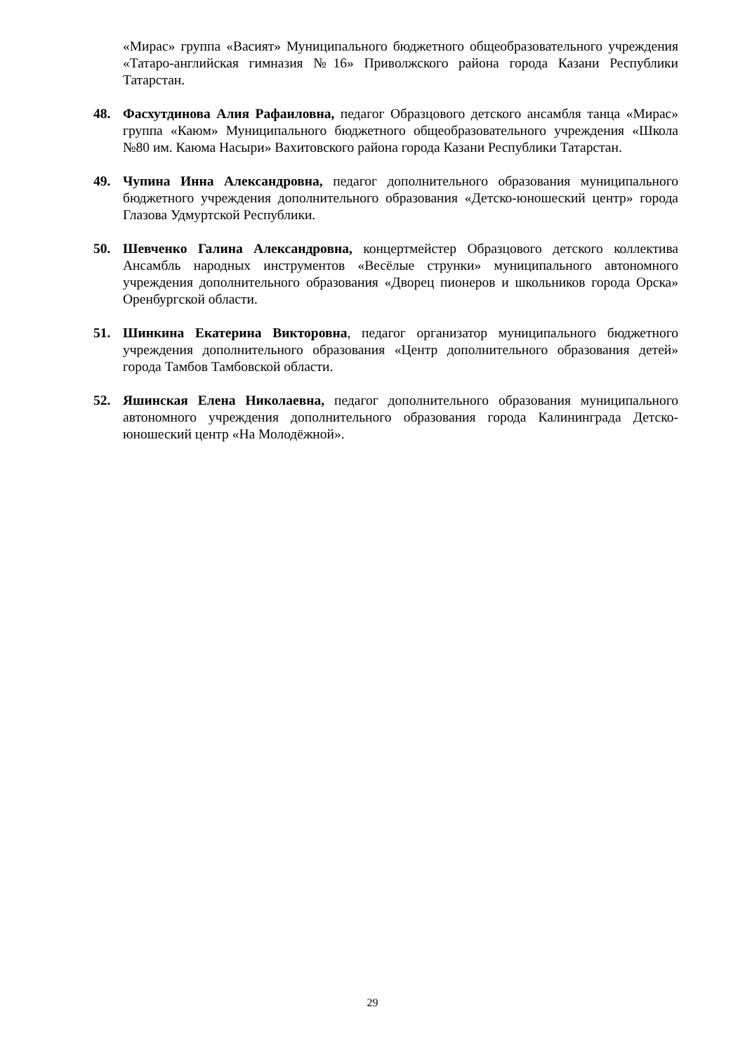«Мирас» группа «Васият» Муниципального бюджетного общеобразовательного учреждения «Татаро-английская гимназия №16» Приволжского района города Казани Республики Татарстан.
48. Фасхутдинова Алия Рафаиловна, педагог Образцового детского ансамбля танца «Мирас» группа «Каюм» Муниципального бюджетного общеобразовательного учреждения «Школа №80 им. Каюма Насыри» Вахитовского района города Казани Республики Татарстан.
49. Чупина Инна Александровна, педагог дополнительного образования муниципального бюджетного учреждения дополнительного образования «Детско-юношеский центр» города Глазова Удмуртской Республики.
50. Шевченко Галина Александровна, концертмейстер Образцового детского коллектива Ансамбль народных инструментов «Весёлые струнки» муниципального автономного учреждения дополнительного образования «Дворец пионеров и школьников города Орска» Оренбургской области.
51. Шинкина Екатерина Викторовна, педагог организатор муниципального бюджетного учреждения дополнительного образования «Центр дополнительного образования детей» города Тамбов Тамбовской области.
52. Яшинская Елена Николаевна, педагог дополнительного образования муниципального автономного учреждения дополнительного образования города Калининграда Детско-юношеский центр «На Молодёжной».
29